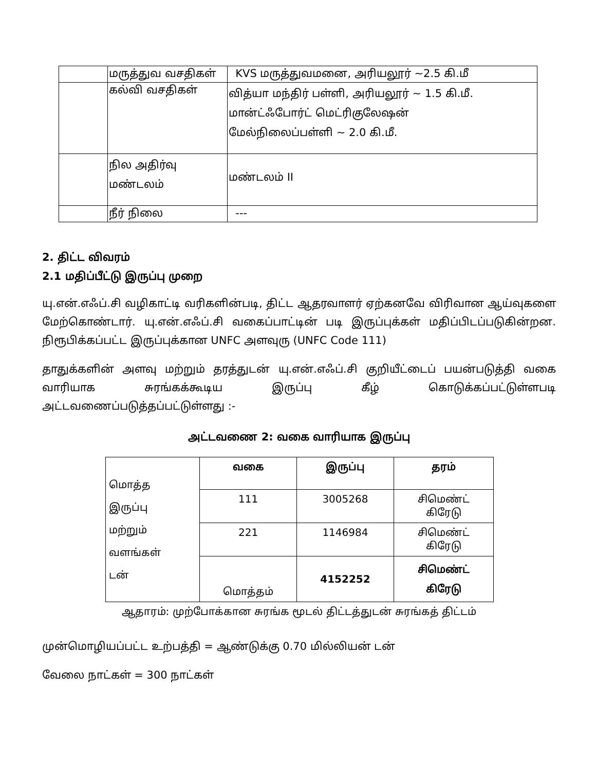| | மருத்துவ வசதிகள் | KVS மருத்துவமனை, அரியலூர் ~2.5 கி.மீ |
| | கல்வி வசதிகள் | வித்யா மந்திர் பள்ளி, அரியலூர் ~ 1.5 கி.மீ. மான்ட்ஃபோர்ட் மெட்ரிகுலேஷன் மேல்நிலைப்பள்ளி ~ 2.0 கி.மீ. |
| | நில அதிர்வு மண்டலம் | மண்டலம் II |
| | நீர் நிலை | --- |
2. திட்ட விவரம்
2.1 மதிப்பீட்டு இருப்பு முறை
யு.என்.எஃப்.சி வழிகாட்டி வரிகளின்படி, திட்ட ஆதரவாளர் ஏற்கனவே விரிவான ஆய்வுகளை மேற்கொண்டார். யு.என்.எஃப்.சி வகைப்பாட்டின் படி இருப்புக்கள் மதிப்பிடப்படுகின்றன. நிரூபிக்கப்பட்ட இருப்புக்கான UNFC அளவுரு (UNFC Code 111)
தாதுக்களின் அளவு மற்றும் தரத்துடன் யு.என்.எஃப்.சி குறியீட்டைப் பயன்படுத்தி வகை வாரியாக சுரங்கக்கூடிய இருப்பு கீழ் கொடுக்கப்பட்டுள்ளபடி அட்டவணைப்படுத்தப்பட்டுள்ளது :-
அட்டவணை 2: வகை வாரியாக இருப்பு
| மொத்த இருப்பு மற்றும் வளங்கள் டன் | வகை | இருப்பு | தரம் |
| | 111 | 3005268 | சிமெண்ட் கிரேடு |
| | 221 | 1146984 | சிமெண்ட் கிரேடு |
| | மொத்தம் | 4152252 | சிமெண்ட் கிரேடு |
ஆதாரம்: முற்போக்கான சுரங்க மூடல் திட்டத்துடன் சுரங்கத் திட்டம்
முன்மொழியப்பட்ட உற்பத்தி = ஆண்டுக்கு 0.70 மில்லியன் டன்
வேலை நாட்கள் = 300 நாட்கள்